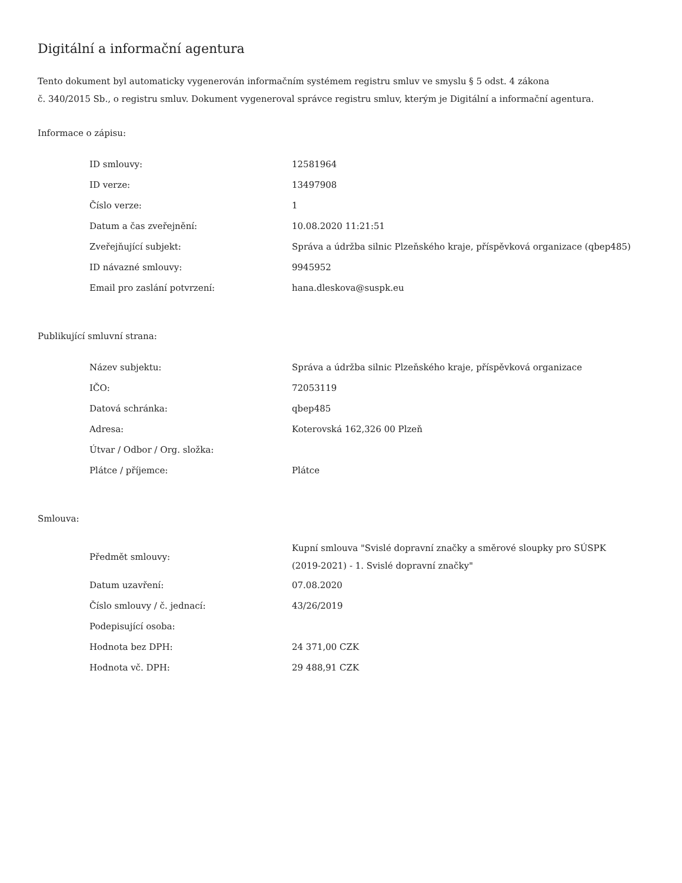Digitální a informační agentura
Tento dokument byl automaticky vygenerován informačním systémem registru smluv ve smyslu § 5 odst. 4 zákona
č. 340/2015 Sb., o registru smluv. Dokument vygeneroval správce registru smluv, kterým je Digitální a informační agentura.
Informace o zápisu:
| ID smlouvy: | 12581964 |
| ID verze: | 13497908 |
| Číslo verze: | 1 |
| Datum a čas zveřejnění: | 10.08.2020 11:21:51 |
| Zveřejňující subjekt: | Správa a údržba silnic Plzeňského kraje, příspěvková organizace (qbep485) |
| ID návazné smlouvy: | 9945952 |
| Email pro zaslání potvrzení: | hana.dleskova@suspk.eu |
Publikující smluvní strana:
| Název subjektu: | Správa a údržba silnic Plzeňského kraje, příspěvková organizace |
| IČO: | 72053119 |
| Datová schránka: | qbep485 |
| Adresa: | Koterovská 162,326 00 Plzeň |
| Útvar / Odbor / Org. složka: | |
| Plátce / příjemce: | Plátce |
Smlouva:
| Předmět smlouvy: | Kupní smlouva "Svislé dopravní značky a směrové sloupky pro SÚSPK (2019-2021) - 1. Svislé dopravní značky" |
| Datum uzavření: | 07.08.2020 |
| Číslo smlouvy / č. jednací: | 43/26/2019 |
| Podepisující osoba: | |
| Hodnota bez DPH: | 24 371,00 CZK |
| Hodnota vč. DPH: | 29 488,91 CZK |